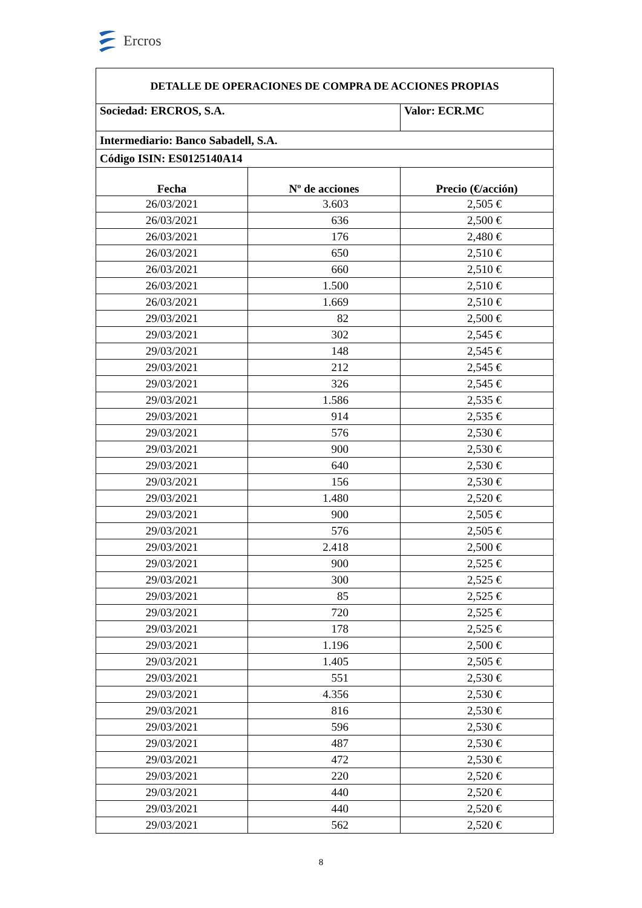Ercros
| DETALLE DE OPERACIONES DE COMPRA DE ACCIONES PROPIAS | | |
| Sociedad: ERCROS, S.A. | | Valor: ECR.MC |
| Intermediario: Banco Sabadell, S.A. | | |
| Código ISIN: ES0125140A14 | | |
| Fecha | Nº de acciones | Precio (€/acción) |
| 26/03/2021 | 3.603 | 2,505 € |
| 26/03/2021 | 636 | 2,500 € |
| 26/03/2021 | 176 | 2,480 € |
| 26/03/2021 | 650 | 2,510 € |
| 26/03/2021 | 660 | 2,510 € |
| 26/03/2021 | 1.500 | 2,510 € |
| 26/03/2021 | 1.669 | 2,510 € |
| 29/03/2021 | 82 | 2,500 € |
| 29/03/2021 | 302 | 2,545 € |
| 29/03/2021 | 148 | 2,545 € |
| 29/03/2021 | 212 | 2,545 € |
| 29/03/2021 | 326 | 2,545 € |
| 29/03/2021 | 1.586 | 2,535 € |
| 29/03/2021 | 914 | 2,535 € |
| 29/03/2021 | 576 | 2,530 € |
| 29/03/2021 | 900 | 2,530 € |
| 29/03/2021 | 640 | 2,530 € |
| 29/03/2021 | 156 | 2,530 € |
| 29/03/2021 | 1.480 | 2,520 € |
| 29/03/2021 | 900 | 2,505 € |
| 29/03/2021 | 576 | 2,505 € |
| 29/03/2021 | 2.418 | 2,500 € |
| 29/03/2021 | 900 | 2,525 € |
| 29/03/2021 | 300 | 2,525 € |
| 29/03/2021 | 85 | 2,525 € |
| 29/03/2021 | 720 | 2,525 € |
| 29/03/2021 | 178 | 2,525 € |
| 29/03/2021 | 1.196 | 2,500 € |
| 29/03/2021 | 1.405 | 2,505 € |
| 29/03/2021 | 551 | 2,530 € |
| 29/03/2021 | 4.356 | 2,530 € |
| 29/03/2021 | 816 | 2,530 € |
| 29/03/2021 | 596 | 2,530 € |
| 29/03/2021 | 487 | 2,530 € |
| 29/03/2021 | 472 | 2,530 € |
| 29/03/2021 | 220 | 2,520 € |
| 29/03/2021 | 440 | 2,520 € |
| 29/03/2021 | 440 | 2,520 € |
| 29/03/2021 | 562 | 2,520 € |
8